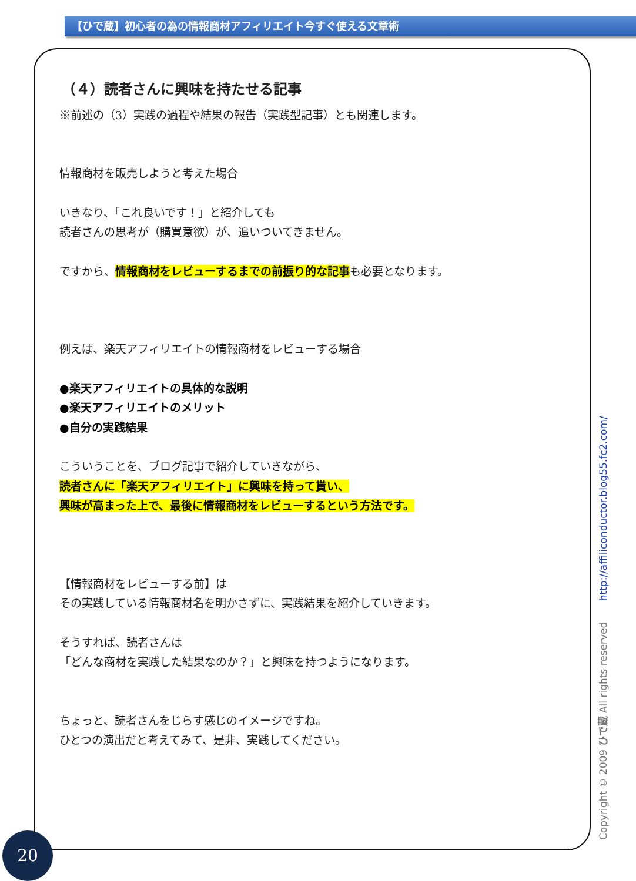【ひで蔵】初心者の為の情報商材アフィリエイト今すぐ使える文章術
（４）読者さんに興味を持たせる記事
※前述の（3）実践の過程や結果の報告（実践型記事）とも関連します。
情報商材を販売しようと考えた場合
いきなり、「これ良いです！」と紹介しても
読者さんの思考が（購買意欲）が、追いついてきません。
ですから、情報商材をレビューするまでの前振り的な記事も必要となります。
例えば、楽天アフィリエイトの情報商材をレビューする場合
●楽天アフィリエイトの具体的な説明
●楽天アフィリエイトのメリット
●自分の実践結果
こういうことを、ブログ記事で紹介していきながら、
読者さんに「楽天アフィリエイト」に興味を持って貰い、
興味が高まった上で、最後に情報商材をレビューするという方法です。
【情報商材をレビューする前】は
その実践している情報商材名を明かさずに、実践結果を紹介していきます。
そうすれば、読者さんは
「どんな商材を実践した結果なのか？」と興味を持つようになります。
ちょっと、読者さんをじらす感じのイメージですね。
ひとつの演出だと考えてみて、是非、実践してください。
Copyright © 2009 ひで蔵 All rights reserved http://affiliconductor.blog55.fc2.com/
20